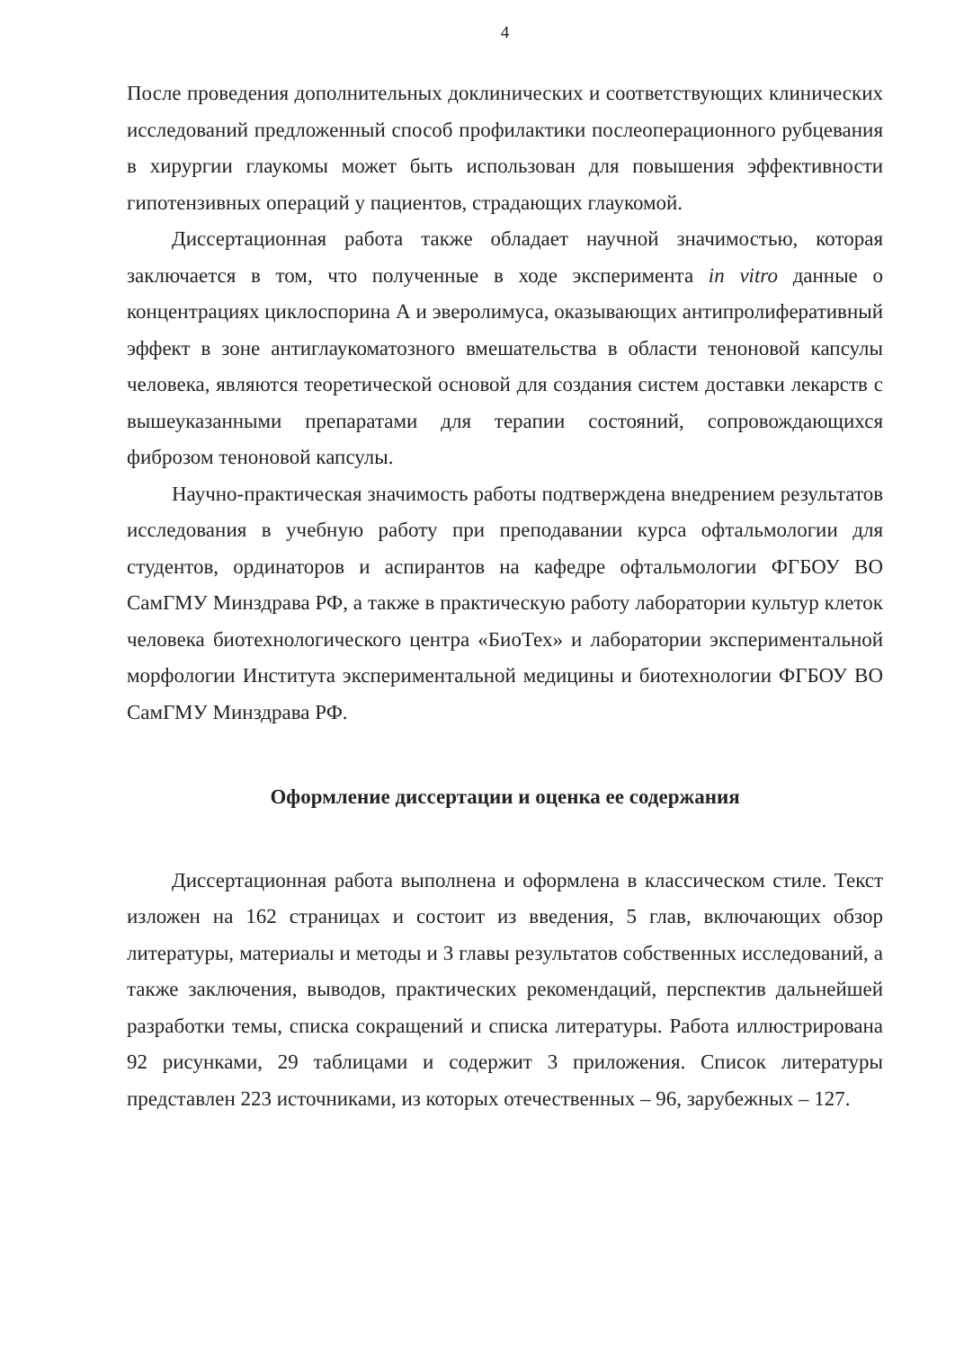4
После проведения дополнительных доклинических и соответствующих клинических исследований предложенный способ профилактики послеоперационного рубцевания в хирургии глаукомы может быть использован для повышения эффективности гипотензивных операций у пациентов, страдающих глаукомой.
Диссертационная работа также обладает научной значимостью, которая заключается в том, что полученные в ходе эксперимента in vitro данные о концентрациях циклоспорина А и эверолимуса, оказывающих антипролиферативный эффект в зоне антиглаукоматозного вмешательства в области теноновой капсулы человека, являются теоретической основой для создания систем доставки лекарств с вышеуказанными препаратами для терапии состояний, сопровождающихся фиброзом теноновой капсулы.
Научно-практическая значимость работы подтверждена внедрением результатов исследования в учебную работу при преподавании курса офтальмологии для студентов, ординаторов и аспирантов на кафедре офтальмологии ФГБОУ ВО СамГМУ Минздрава РФ, а также в практическую работу лаборатории культур клеток человека биотехнологического центра «БиоТех» и лаборатории экспериментальной морфологии Института экспериментальной медицины и биотехнологии ФГБОУ ВО СамГМУ Минздрава РФ.
Оформление диссертации и оценка ее содержания
Диссертационная работа выполнена и оформлена в классическом стиле. Текст изложен на 162 страницах и состоит из введения, 5 глав, включающих обзор литературы, материалы и методы и 3 главы результатов собственных исследований, а также заключения, выводов, практических рекомендаций, перспектив дальнейшей разработки темы, списка сокращений и списка литературы. Работа иллюстрирована 92 рисунками, 29 таблицами и содержит 3 приложения. Список литературы представлен 223 источниками, из которых отечественных – 96, зарубежных – 127.